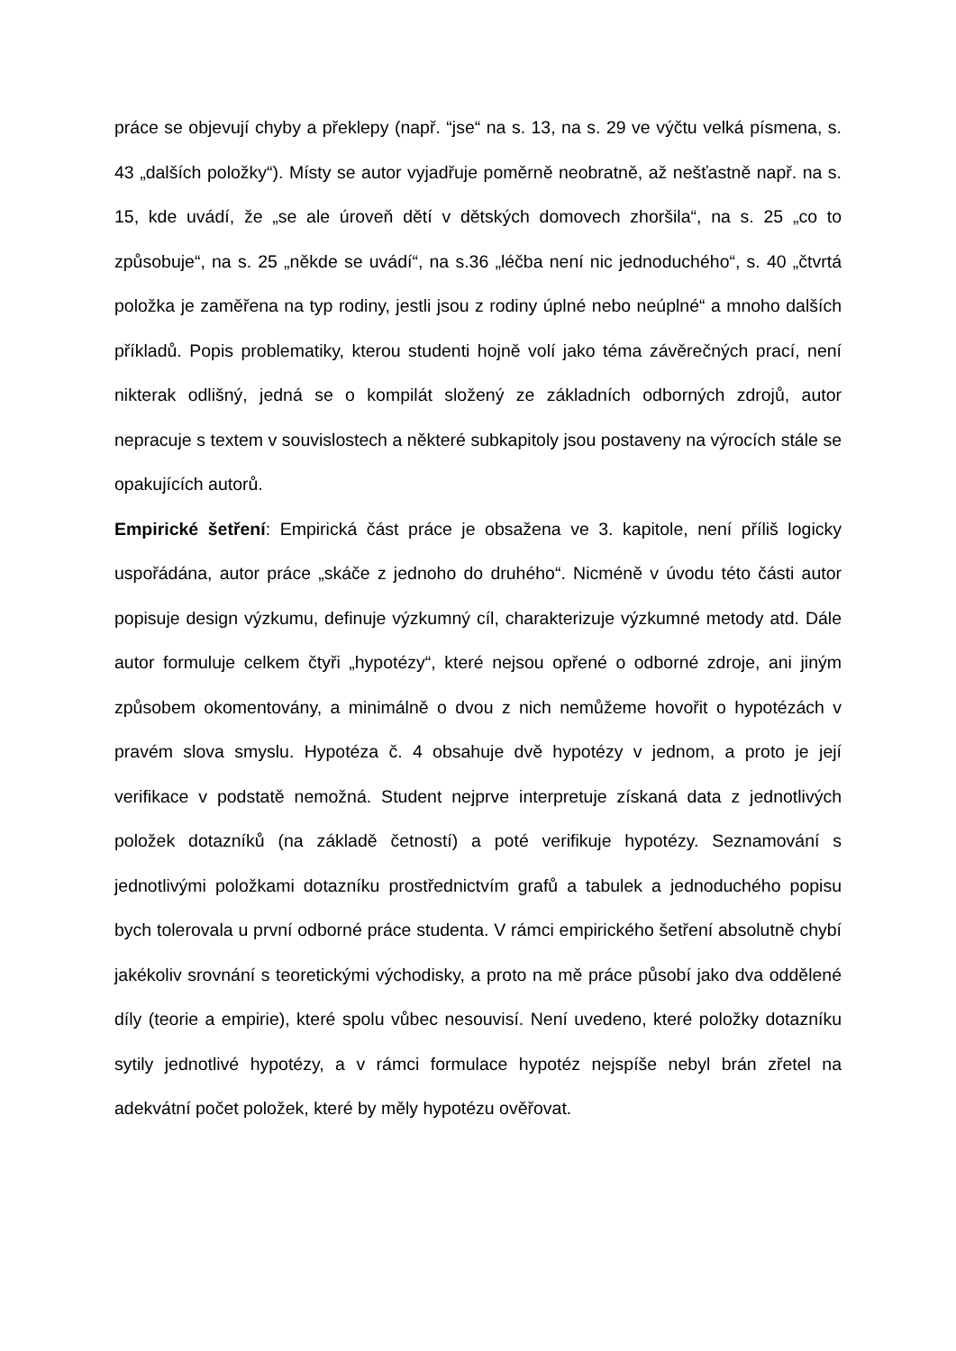práce se objevují chyby a překlepy (např. “jse“ na s. 13, na s. 29 ve výčtu velká písmena, s. 43 „dalších položky“). Místy se autor vyjadřuje poměrně neobratně, až nešťastně např. na s. 15, kde uvádí, že „se ale úroveň dětí v dětských domovech zhoršila“, na s. 25 „co to způsobuje“, na s. 25 „někde se uvádí“, na s.36 „léčba není nic jednoduchého“, s. 40 „čtvrtá položka je zaměřena na typ rodiny, jestli jsou z rodiny úplné nebo neúplné“ a mnoho dalších příkladů. Popis problematiky, kterou studenti hojně volí jako téma závěrečných prací, není nikterak odlišný, jedná se o kompilát složený ze základních odborných zdrojů, autor nepracuje s textem v souvislostech a některé subkapitoly jsou postaveny na výrocích stále se opakujících autorů.
Empirické šetření: Empirická část práce je obsažena ve 3. kapitole, není příliš logicky uspořádána, autor práce „skáče z jednoho do druhého“. Nicméně v úvodu této části autor popisuje design výzkumu, definuje výzkumný cíl, charakterizuje výzkumné metody atd. Dále autor formuluje celkem čtyři „hypotézy“, které nejsou opřené o odborné zdroje, ani jiným způsobem okomentovány, a minimálně o dvou z nich nemůžeme hovořit o hypotézách v pravém slova smyslu. Hypotéza č. 4 obsahuje dvě hypotézy v jednom, a proto je její verifikace v podstatě nemožná. Student nejprve interpretuje získaná data z jednotlivých položek dotazníků (na základě četností) a poté verifikuje hypotézy. Seznamování s jednotlivými položkami dotazníku prostřednictvím grafů a tabulek a jednoduchého popisu bych tolerovala u první odborné práce studenta. V rámci empirického šetření absolutně chybí jakékoliv srovnání s teoretickými východisky, a proto na mě práce působí jako dva oddělené díly (teorie a empirie), které spolu vůbec nesouvisí. Není uvedeno, které položky dotazníku sytily jednotlivé hypotézy, a v rámci formulace hypotéz nejspíše nebyl brán zřetel na adekvátní počet položek, které by měly hypotézu ověřovat.